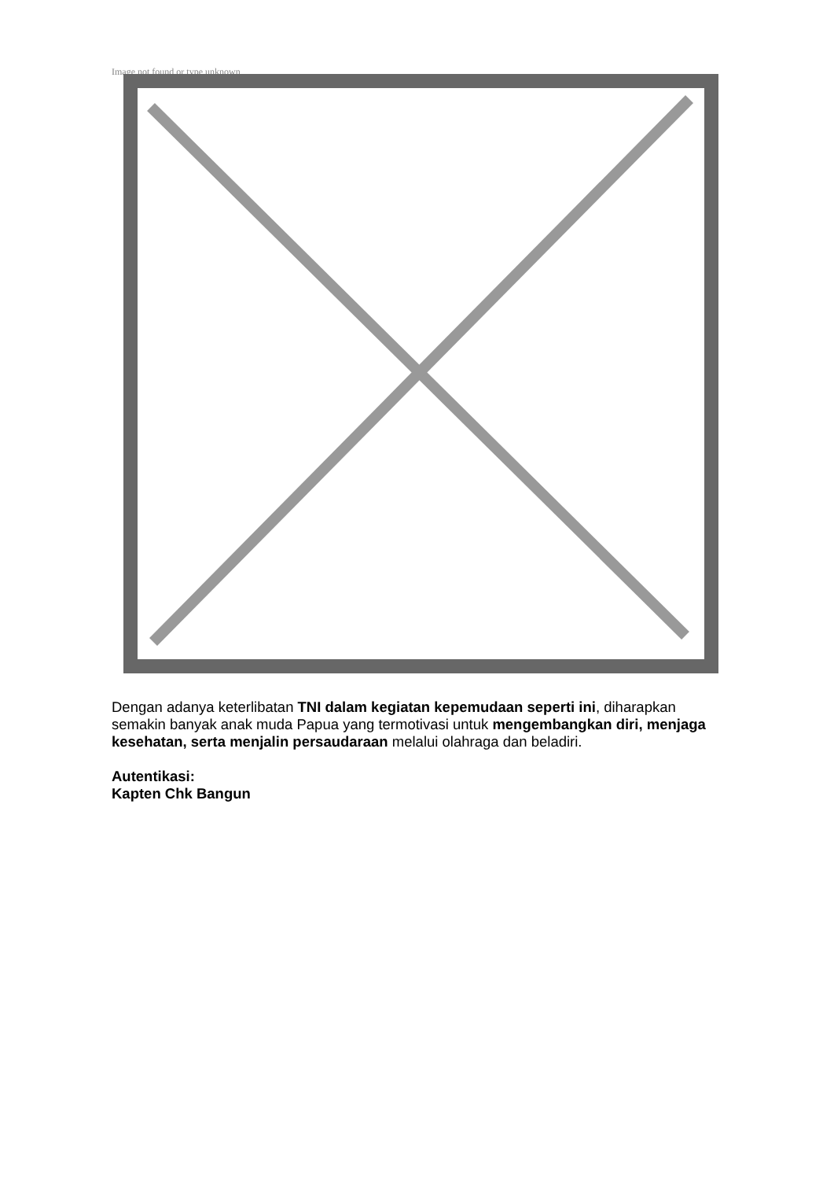Image not found or type unknown
Dengan adanya keterlibatan TNI dalam kegiatan kepemudaan seperti ini, diharapkan semakin banyak anak muda Papua yang termotivasi untuk mengembangkan diri, menjaga kesehatan, serta menjalin persaudaraan melalui olahraga dan beladiri.
Autentikasi:
Kapten Chk Bangun